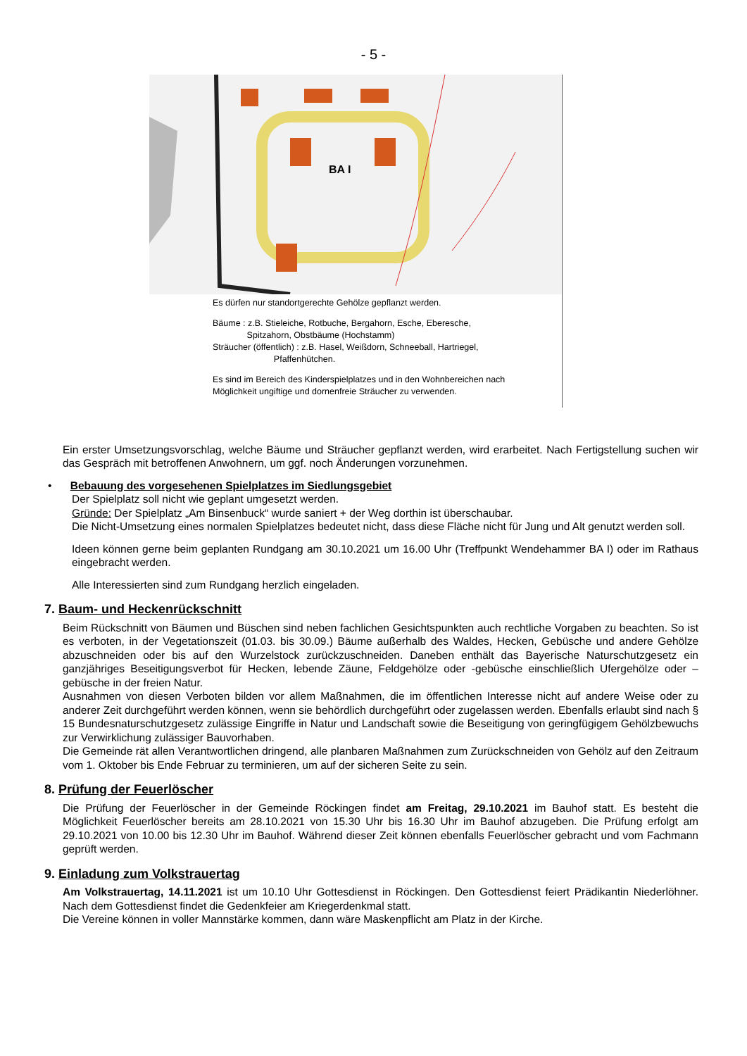- 5 -
BA I
Es dürfen nur standortgerechte Gehölze gepflanzt werden.
Bäume : z.B. Stieleiche, Rotbuche, Bergahorn, Esche, Eberesche,
Spitzahorn, Obstbäume (Hochstamm)
Sträucher (öffentlich) : z.B. Hasel, Weißdorn, Schneeball, Hartriegel,
Pfaffenhütchen.
Es sind im Bereich des Kinderspielplatzes und in den Wohnbereichen nach
Möglichkeit ungiftige und dornenfreie Sträucher zu verwenden.
Ein erster Umsetzungsvorschlag, welche Bäume und Sträucher gepflanzt werden, wird erarbeitet. Nach Fertigstellung suchen wir das Gespräch mit betroffenen Anwohnern, um ggf. noch Änderungen vorzunehmen.
• Bebauung des vorgesehenen Spielplatzes im Siedlungsgebiet
Der Spielplatz soll nicht wie geplant umgesetzt werden.
Gründe: Der Spielplatz „Am Binsenbuck“ wurde saniert + der Weg dorthin ist überschaubar.
Die Nicht-Umsetzung eines normalen Spielplatzes bedeutet nicht, dass diese Fläche nicht für Jung und Alt genutzt werden soll.
Ideen können gerne beim geplanten Rundgang am 30.10.2021 um 16.00 Uhr (Treffpunkt Wendehammer BA I) oder im Rathaus eingebracht werden.
Alle Interessierten sind zum Rundgang herzlich eingeladen.
7. Baum- und Heckenrückschnitt
Beim Rückschnitt von Bäumen und Büschen sind neben fachlichen Gesichtspunkten auch rechtliche Vorgaben zu beachten. So ist es verboten, in der Vegetationszeit (01.03. bis 30.09.) Bäume außerhalb des Waldes, Hecken, Gebüsche und andere Gehölze abzuschneiden oder bis auf den Wurzelstock zurückzuschneiden. Daneben enthält das Bayerische Naturschutzgesetz ein ganzjähriges Beseitigungsverbot für Hecken, lebende Zäune, Feldgehölze oder -gebüsche einschließlich Ufergehölze oder –gebüsche in der freien Natur.
Ausnahmen von diesen Verboten bilden vor allem Maßnahmen, die im öffentlichen Interesse nicht auf andere Weise oder zu anderer Zeit durchgeführt werden können, wenn sie behördlich durchgeführt oder zugelassen werden. Ebenfalls erlaubt sind nach § 15 Bundesnaturschutzgesetz zulässige Eingriffe in Natur und Landschaft sowie die Beseitigung von geringfügigem Gehölzbewuchs zur Verwirklichung zulässiger Bauvorhaben.
Die Gemeinde rät allen Verantwortlichen dringend, alle planbaren Maßnahmen zum Zurückschneiden von Gehölz auf den Zeitraum vom 1. Oktober bis Ende Februar zu terminieren, um auf der sicheren Seite zu sein.
8. Prüfung der Feuerlöscher
Die Prüfung der Feuerlöscher in der Gemeinde Röckingen findet am Freitag, 29.10.2021 im Bauhof statt. Es besteht die Möglichkeit Feuerlöscher bereits am 28.10.2021 von 15.30 Uhr bis 16.30 Uhr im Bauhof abzugeben. Die Prüfung erfolgt am 29.10.2021 von 10.00 bis 12.30 Uhr im Bauhof. Während dieser Zeit können ebenfalls Feuerlöscher gebracht und vom Fachmann geprüft werden.
9. Einladung zum Volkstrauertag
Am Volkstrauertag, 14.11.2021 ist um 10.10 Uhr Gottesdienst in Röckingen. Den Gottesdienst feiert Prädikantin Niederlöhner. Nach dem Gottesdienst findet die Gedenkfeier am Kriegerdenkmal statt.
Die Vereine können in voller Mannstärke kommen, dann wäre Maskenpflicht am Platz in der Kirche.